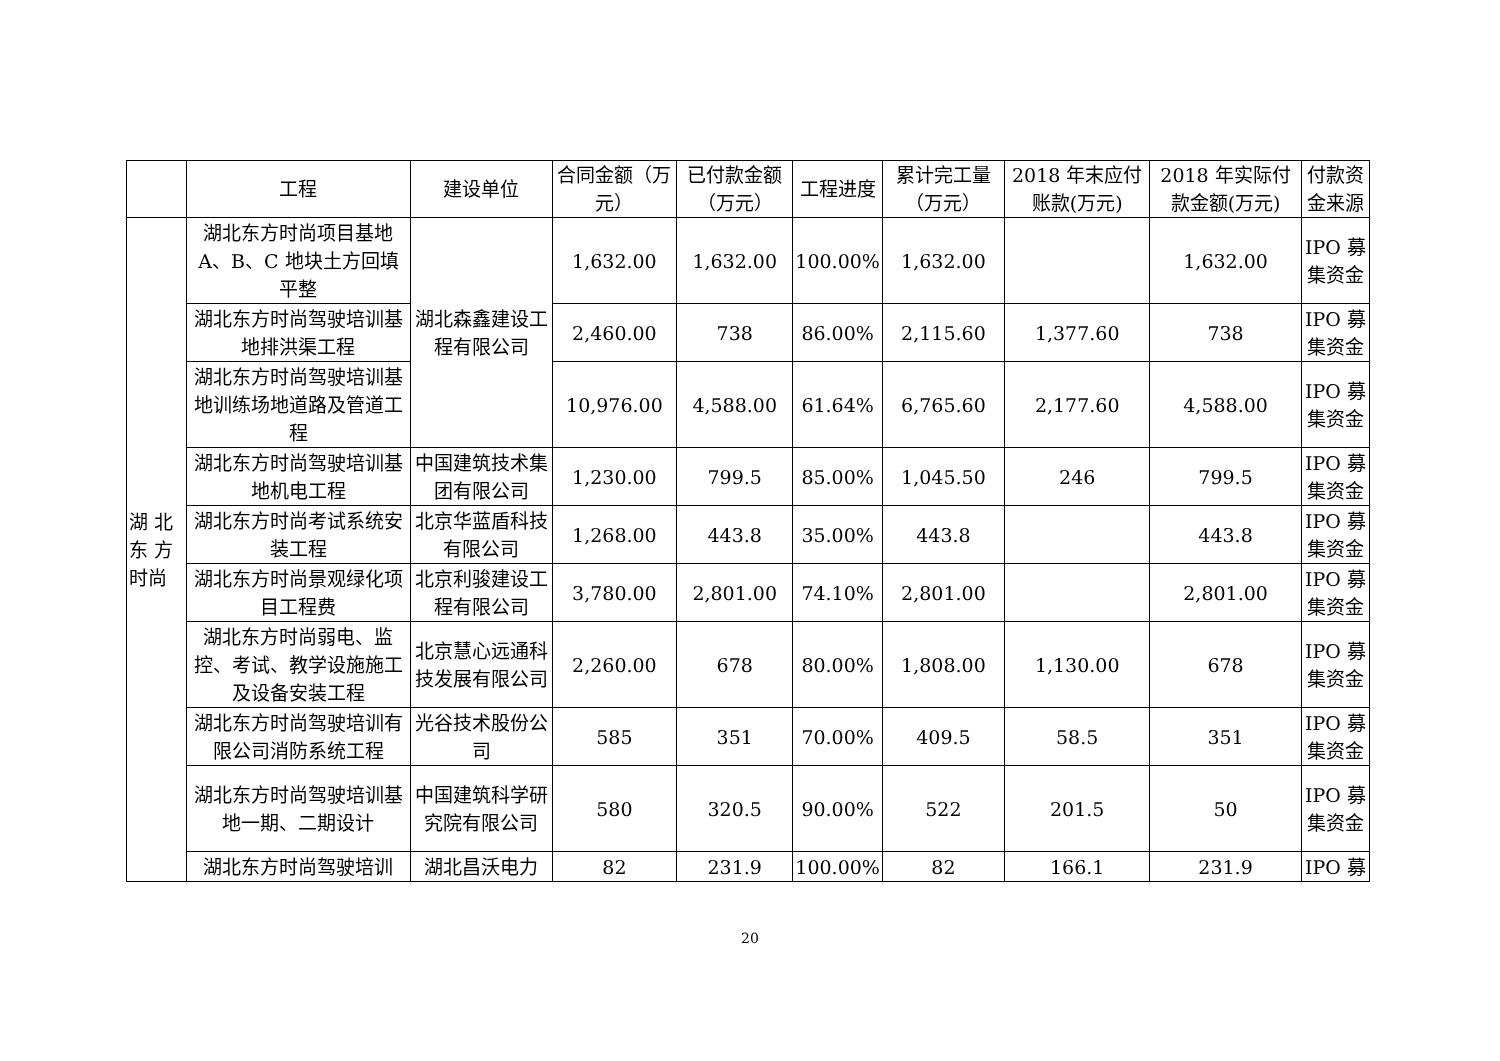| | 工程 | 建设单位 | 合同金额（万元） | 已付款金额（万元） | 工程进度 | 累计完工量（万元） | 2018 年末应付账款(万元) | 2018 年实际付款金额(万元) | 付款资金来源 |
| --- | --- | --- | --- | --- | --- | --- | --- | --- | --- |
| 湖 北东 方时尚 | 湖北东方时尚项目基地A、B、C 地块土方回填平整 | 湖北森鑫建设工程有限公司 | 1,632.00 | 1,632.00 | 100.00% | 1,632.00 | | 1,632.00 | IPO 募集资金 |
| | 湖北东方时尚驾驶培训基地排洪渠工程 | | 2,460.00 | 738 | 86.00% | 2,115.60 | 1,377.60 | 738 | IPO 募集资金 |
| | 湖北东方时尚驾驶培训基地训练场地道路及管道工程 | | 10,976.00 | 4,588.00 | 61.64% | 6,765.60 | 2,177.60 | 4,588.00 | IPO 募集资金 |
| | 湖北东方时尚驾驶培训基地机电工程 | 中国建筑技术集团有限公司 | 1,230.00 | 799.5 | 85.00% | 1,045.50 | 246 | 799.5 | IPO 募集资金 |
| | 湖北东方时尚考试系统安装工程 | 北京华蓝盾科技有限公司 | 1,268.00 | 443.8 | 35.00% | 443.8 | | 443.8 | IPO 募集资金 |
| | 湖北东方时尚景观绿化项目工程费 | 北京利骏建设工程有限公司 | 3,780.00 | 2,801.00 | 74.10% | 2,801.00 | | 2,801.00 | IPO 募集资金 |
| | 湖北东方时尚弱电、监控、考试、教学设施施工及设备安装工程 | 北京慧心远通科技发展有限公司 | 2,260.00 | 678 | 80.00% | 1,808.00 | 1,130.00 | 678 | IPO 募集资金 |
| | 湖北东方时尚驾驶培训有限公司消防系统工程 | 光谷技术股份公司 | 585 | 351 | 70.00% | 409.5 | 58.5 | 351 | IPO 募集资金 |
| | 湖北东方时尚驾驶培训基地一期、二期设计 | 中国建筑科学研究院有限公司 | 580 | 320.5 | 90.00% | 522 | 201.5 | 50 | IPO 募集资金 |
| | 湖北东方时尚驾驶培训 | 湖北昌沃电力 | 82 | 231.9 | 100.00% | 82 | 166.1 | 231.9 | IPO 募 |
20